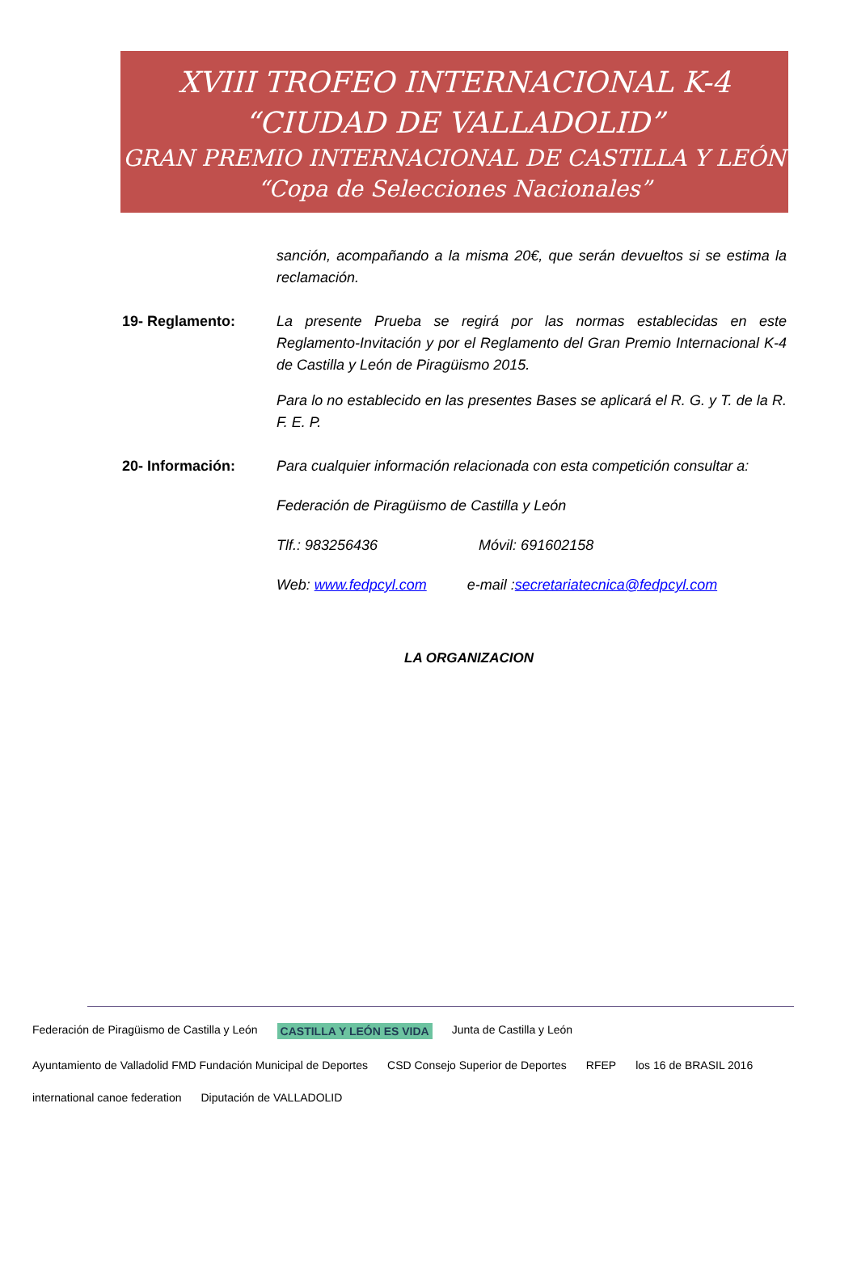XVIII TROFEO INTERNACIONAL K-4
“CIUDAD DE VALLADOLID”
GRAN PREMIO INTERNACIONAL DE CASTILLA Y LEÓN
“Copa de Selecciones Nacionales”
sanción, acompañando a la misma 20€, que serán devueltos si se estima la reclamación.
19- Reglamento: La presente Prueba se regirá por las normas establecidas en este Reglamento-Invitación y por el Reglamento del Gran Premio Internacional K-4 de Castilla y León de Piragüismo 2015.
Para lo no establecido en las presentes Bases se aplicará el R. G. y T. de la R. F. E. P.
20- Información: Para cualquier información relacionada con esta competición consultar a:
Federación de Piragüismo de Castilla y León
Tlf.: 983256436 Móvil: 691602158
Web: www.fedpcyl.com e-mail :secretariatecnica@fedpcyl.com
LA ORGANIZACION
Federación de Piragüismo de Castilla y León CASTILLA Y LEÓN ES VIDA Junta de Castilla y León Ayuntamiento de Valladolid FMD Fundación Municipal de Deportes CSD Consejo Superior de Deportes RFEP los 16 de BRASIL 2016 international canoe federation Diputación de VALLADOLID